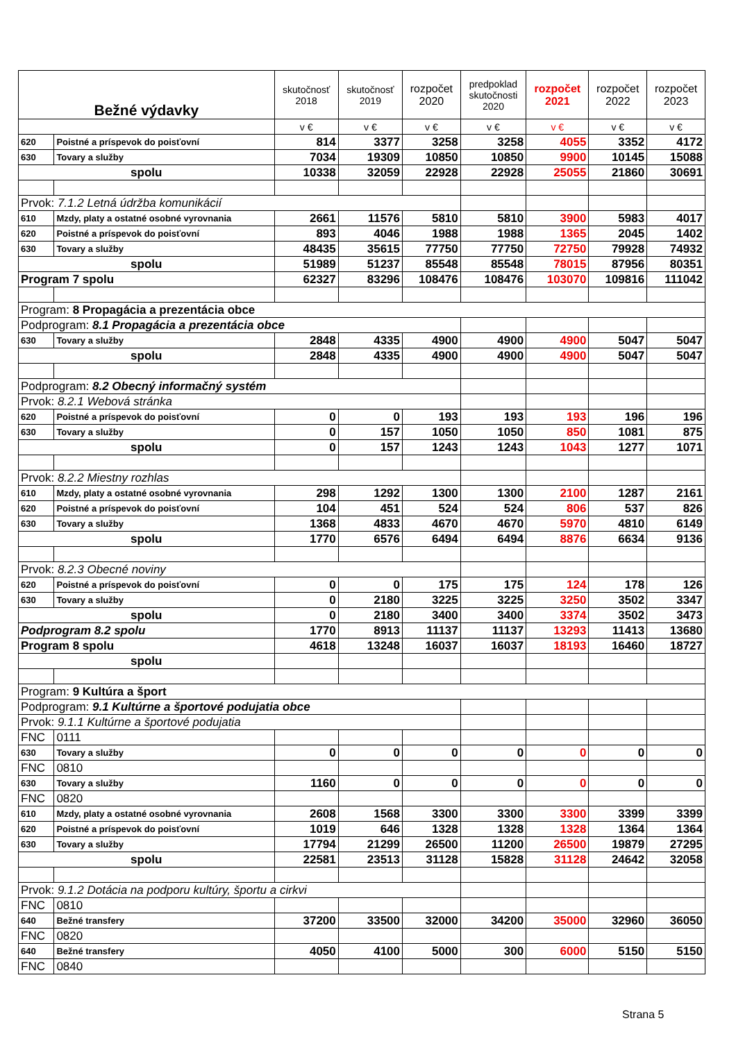| Bežné výdavky | | skutočnosť 2018 | skutočnosť 2019 | rozpočet 2020 | predpoklad skutočnosti 2020 | rozpočet 2021 | rozpočet 2022 | rozpočet 2023 |
| --- | --- | --- | --- | --- | --- | --- | --- | --- |
| | | v € | v € | v € | v € | v € | v € | v € |
| 620 | Poistné a príspevok do poisťovní | 814 | 3377 | 3258 | 3258 | 4055 | 3352 | 4172 |
| 630 | Tovary a služby | 7034 | 19309 | 10850 | 10850 | 9900 | 10145 | 15088 |
| spolu | | 10338 | 32059 | 22928 | 22928 | 25055 | 21860 | 30691 |
| Prvok: 7.1.2 Letná údržba komunikácií | | | | | | | | |
| 610 | Mzdy, platy a ostatné osobné vyrovnania | 2661 | 11576 | 5810 | 5810 | 3900 | 5983 | 4017 |
| 620 | Poistné a príspevok do poisťovní | 893 | 4046 | 1988 | 1988 | 1365 | 2045 | 1402 |
| 630 | Tovary a služby | 48435 | 35615 | 77750 | 77750 | 72750 | 79928 | 74932 |
| spolu | | 51989 | 51237 | 85548 | 85548 | 78015 | 87956 | 80351 |
| Program 7 spolu | | 62327 | 83296 | 108476 | 108476 | 103070 | 109816 | 111042 |
| Program: 8 Propagácia a prezentácia obce | | | | | | | | |
| Podprogram: 8.1 Propagácia a prezentácia obce | | | | | | | | |
| 630 | Tovary a služby | 2848 | 4335 | 4900 | 4900 | 4900 | 5047 | 5047 |
| spolu | | 2848 | 4335 | 4900 | 4900 | 4900 | 5047 | 5047 |
| Podprogram: 8.2 Obecný informačný systém | | | | | | | | |
| Prvok: 8.2.1 Webová stránka | | | | | | | | |
| 620 | Poistné a príspevok do poisťovní | 0 | 0 | 193 | 193 | 193 | 196 | 196 |
| 630 | Tovary a služby | 0 | 157 | 1050 | 1050 | 850 | 1081 | 875 |
| spolu | | 0 | 157 | 1243 | 1243 | 1043 | 1277 | 1071 |
| Prvok: 8.2.2 Miestny rozhlas | | | | | | | | |
| 610 | Mzdy, platy a ostatné osobné vyrovnania | 298 | 1292 | 1300 | 1300 | 2100 | 1287 | 2161 |
| 620 | Poistné a príspevok do poisťovní | 104 | 451 | 524 | 524 | 806 | 537 | 826 |
| 630 | Tovary a služby | 1368 | 4833 | 4670 | 4670 | 5970 | 4810 | 6149 |
| spolu | | 1770 | 6576 | 6494 | 6494 | 8876 | 6634 | 9136 |
| Prvok: 8.2.3 Obecné noviny | | | | | | | | |
| 620 | Poistné a príspevok do poisťovní | 0 | 0 | 175 | 175 | 124 | 178 | 126 |
| 630 | Tovary a služby | 0 | 2180 | 3225 | 3225 | 3250 | 3502 | 3347 |
| spolu | | 0 | 2180 | 3400 | 3400 | 3374 | 3502 | 3473 |
| Podprogram 8.2 spolu | | 1770 | 8913 | 11137 | 11137 | 13293 | 11413 | 13680 |
| Program 8 spolu | | 4618 | 13248 | 16037 | 16037 | 18193 | 16460 | 18727 |
| spolu | | | | | | | | |
| Program: 9 Kultúra a šport | | | | | | | | |
| Podprogram: 9.1 Kultúrne a športové podujatia obce | | | | | | | | |
| Prvok: 9.1.1 Kultúrne a športové podujatia | | | | | | | | |
| FNC | 0111 | | | | | | | |
| 630 | Tovary a služby | 0 | 0 | 0 | 0 | 0 | 0 | 0 |
| FNC | 0810 | | | | | | | |
| 630 | Tovary a služby | 1160 | 0 | 0 | 0 | 0 | 0 | 0 |
| FNC | 0820 | | | | | | | |
| 610 | Mzdy, platy a ostatné osobné vyrovnania | 2608 | 1568 | 3300 | 3300 | 3300 | 3399 | 3399 |
| 620 | Poistné a príspevok do poisťovní | 1019 | 646 | 1328 | 1328 | 1328 | 1364 | 1364 |
| 630 | Tovary a služby | 17794 | 21299 | 26500 | 11200 | 26500 | 19879 | 27295 |
| spolu | | 22581 | 23513 | 31128 | 15828 | 31128 | 24642 | 32058 |
| Prvok: 9.1.2 Dotácia na podporu kultúry, športu a cirkvi | | | | | | | | |
| FNC | 0810 | | | | | | | |
| 640 | Bežné transfery | 37200 | 33500 | 32000 | 34200 | 35000 | 32960 | 36050 |
| FNC | 0820 | | | | | | | |
| 640 | Bežné transfery | 4050 | 4100 | 5000 | 300 | 6000 | 5150 | 5150 |
| FNC | 0840 | | | | | | | |
Strana 5